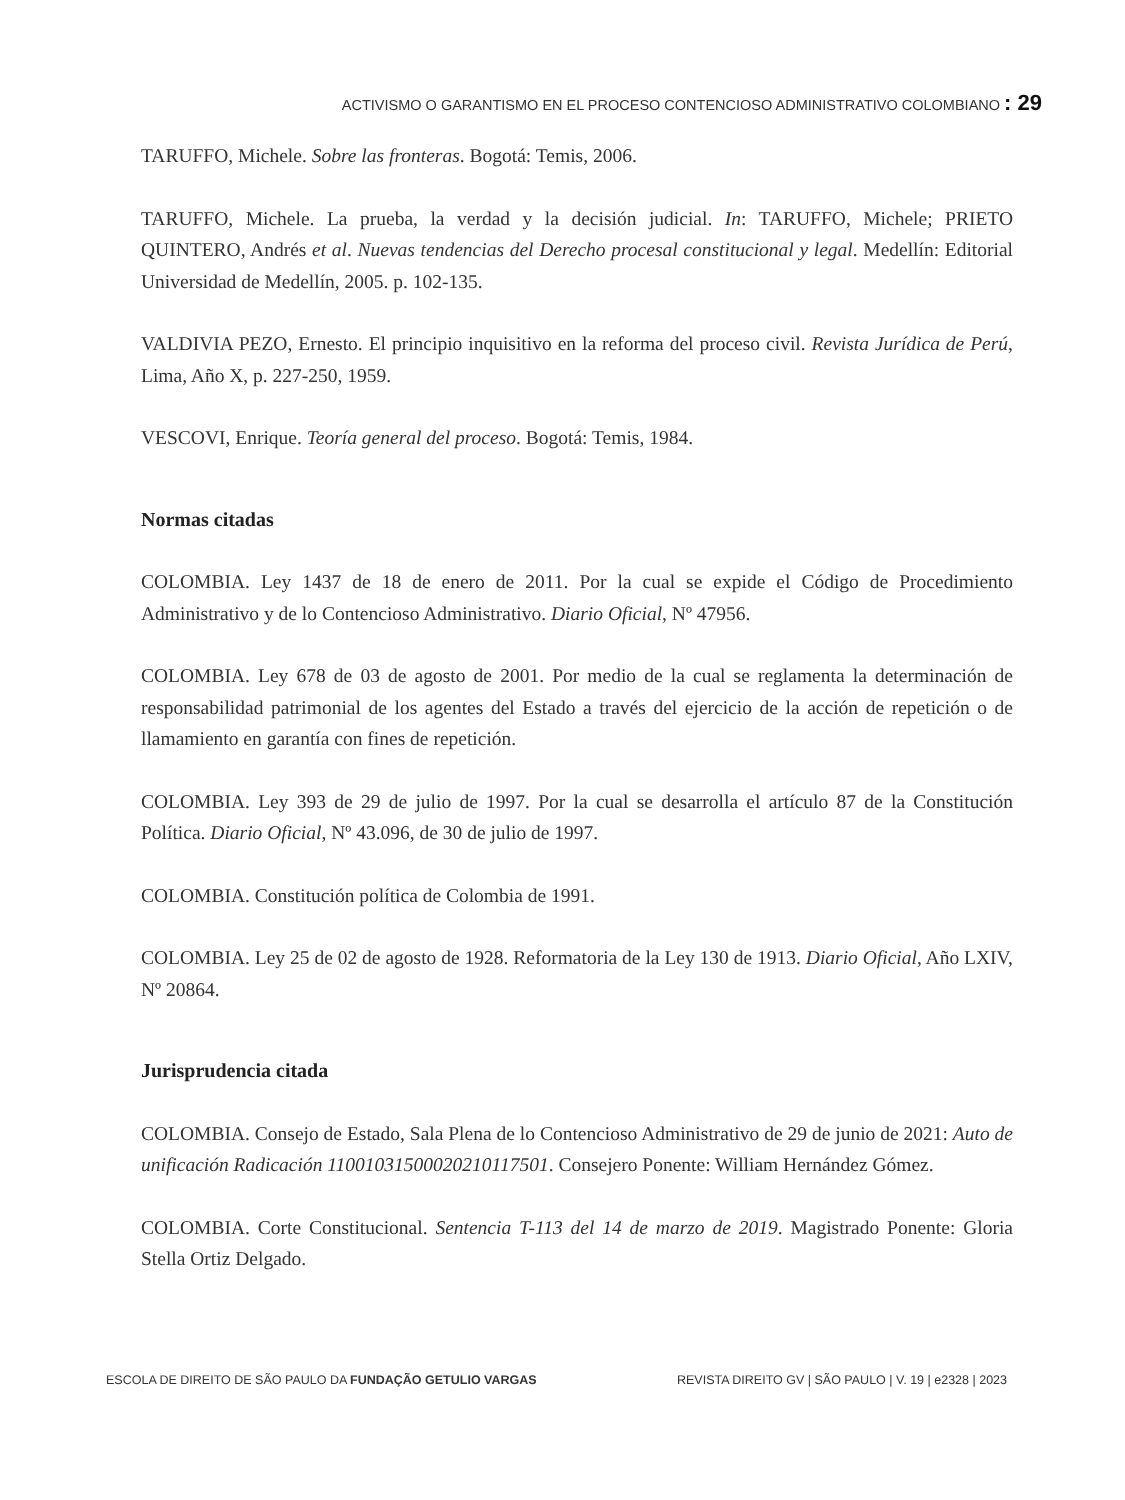ACTIVISMO O GARANTISMO EN EL PROCESO CONTENCIOSO ADMINISTRATIVO COLOMBIANO : 29
TARUFFO, Michele. Sobre las fronteras. Bogotá: Temis, 2006.
TARUFFO, Michele. La prueba, la verdad y la decisión judicial. In: TARUFFO, Michele; PRIETO QUINTERO, Andrés et al. Nuevas tendencias del Derecho procesal constitucional y legal. Medellín: Editorial Universidad de Medellín, 2005. p. 102-135.
VALDIVIA PEZO, Ernesto. El principio inquisitivo en la reforma del proceso civil. Revista Jurídica de Perú, Lima, Año X, p. 227-250, 1959.
VESCOVI, Enrique. Teoría general del proceso. Bogotá: Temis, 1984.
Normas citadas
COLOMBIA. Ley 1437 de 18 de enero de 2011. Por la cual se expide el Código de Procedimiento Administrativo y de lo Contencioso Administrativo. Diario Oficial, Nº 47956.
COLOMBIA. Ley 678 de 03 de agosto de 2001. Por medio de la cual se reglamenta la determinación de responsabilidad patrimonial de los agentes del Estado a través del ejercicio de la acción de repetición o de llamamiento en garantía con fines de repetición.
COLOMBIA. Ley 393 de 29 de julio de 1997. Por la cual se desarrolla el artículo 87 de la Constitución Política. Diario Oficial, Nº 43.096, de 30 de julio de 1997.
COLOMBIA. Constitución política de Colombia de 1991.
COLOMBIA. Ley 25 de 02 de agosto de 1928. Reformatoria de la Ley 130 de 1913. Diario Oficial, Año LXIV, Nº 20864.
Jurisprudencia citada
COLOMBIA. Consejo de Estado, Sala Plena de lo Contencioso Administrativo de 29 de junio de 2021: Auto de unificación Radicación 11001031500020210117501. Consejero Ponente: William Hernández Gómez.
COLOMBIA. Corte Constitucional. Sentencia T-113 del 14 de marzo de 2019. Magistrado Ponente: Gloria Stella Ortiz Delgado.
ESCOLA DE DIREITO DE SÃO PAULO DA FUNDAÇÃO GETULIO VARGAS REVISTA DIREITO GV | SÃO PAULO | V. 19 | e2328 | 2023